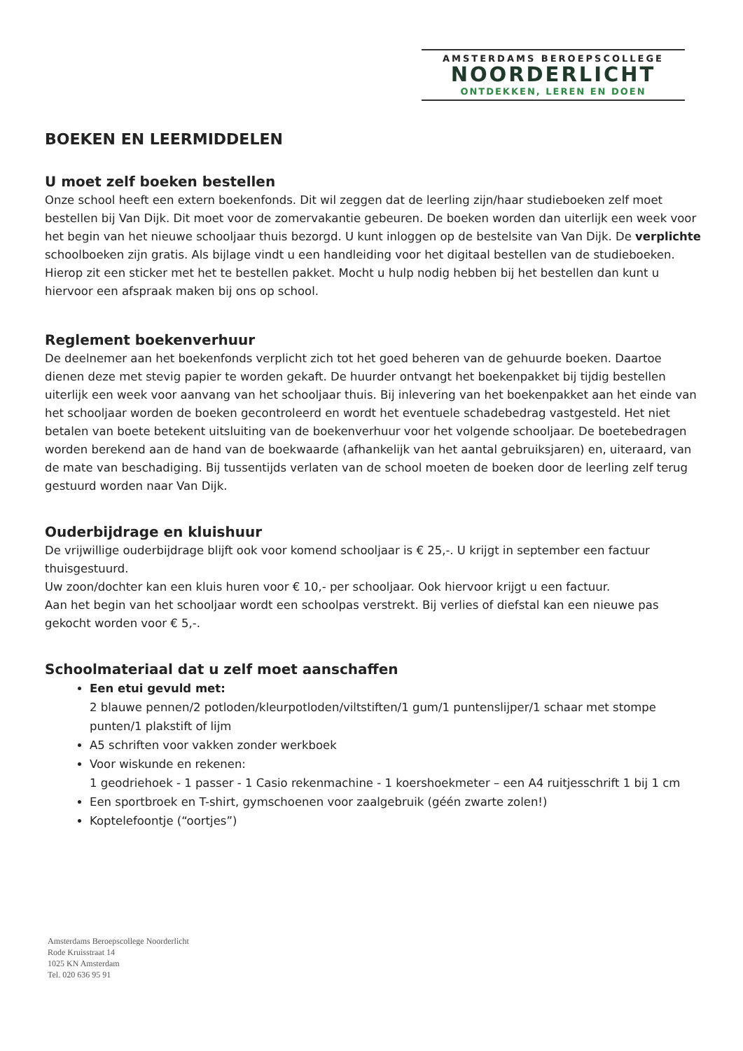AMSTERDAMS BEROEPSCOLLEGE
NOORDERLICHT
ONTDEKKEN, LEREN EN DOEN
BOEKEN EN LEERMIDDELEN
U moet zelf boeken bestellen
Onze school heeft een extern boekenfonds. Dit wil zeggen dat de leerling zijn/haar studieboeken zelf moet bestellen bij Van Dijk. Dit moet voor de zomervakantie gebeuren. De boeken worden dan uiterlijk een week voor het begin van het nieuwe schooljaar thuis bezorgd. U kunt inloggen op de bestelsite van Van Dijk. De verplichte schoolboeken zijn gratis. Als bijlage vindt u een handleiding voor het digitaal bestellen van de studieboeken. Hierop zit een sticker met het te bestellen pakket. Mocht u hulp nodig hebben bij het bestellen dan kunt u hiervoor een afspraak maken bij ons op school.
Reglement boekenverhuur
De deelnemer aan het boekenfonds verplicht zich tot het goed beheren van de gehuurde boeken. Daartoe dienen deze met stevig papier te worden gekaft. De huurder ontvangt het boekenpakket bij tijdig bestellen uiterlijk een week voor aanvang van het schooljaar thuis. Bij inlevering van het boekenpakket aan het einde van het schooljaar worden de boeken gecontroleerd en wordt het eventuele schadebedrag vastgesteld. Het niet betalen van boete betekent uitsluiting van de boekenverhuur voor het volgende schooljaar. De boetebedragen worden berekend aan de hand van de boekwaarde (afhankelijk van het aantal gebruiksjaren) en, uiteraard, van de mate van beschadiging. Bij tussentijds verlaten van de school moeten de boeken door de leerling zelf terug gestuurd worden naar Van Dijk.
Ouderbijdrage en kluishuur
De vrijwillige ouderbijdrage blijft ook voor komend schooljaar is € 25,-. U krijgt in september een factuur thuisgestuurd.
Uw zoon/dochter kan een kluis huren voor € 10,- per schooljaar. Ook hiervoor krijgt u een factuur.
Aan het begin van het schooljaar wordt een schoolpas verstrekt. Bij verlies of diefstal kan een nieuwe pas gekocht worden voor € 5,-.
Schoolmateriaal dat u zelf moet aanschaffen
Een etui gevuld met:
2 blauwe pennen/2 potloden/kleurpotloden/viltstiften/1 gum/1 puntenslijper/1 schaar met stompe punten/1 plakstift of lijm
A5 schriften voor vakken zonder werkboek
Voor wiskunde en rekenen:
1 geodriehoek - 1 passer - 1 Casio rekenmachine - 1 koershoekmeter – een A4 ruitjesschrift 1 bij 1 cm
Een sportbroek en T-shirt, gymschoenen voor zaalgebruik (géén zwarte zolen!)
Koptelefoontje (“oortjes”)
Amsterdams Beroepscollege Noorderlicht
Rode Kruisstraat 14
1025 KN Amsterdam
Tel. 020 636 95 91